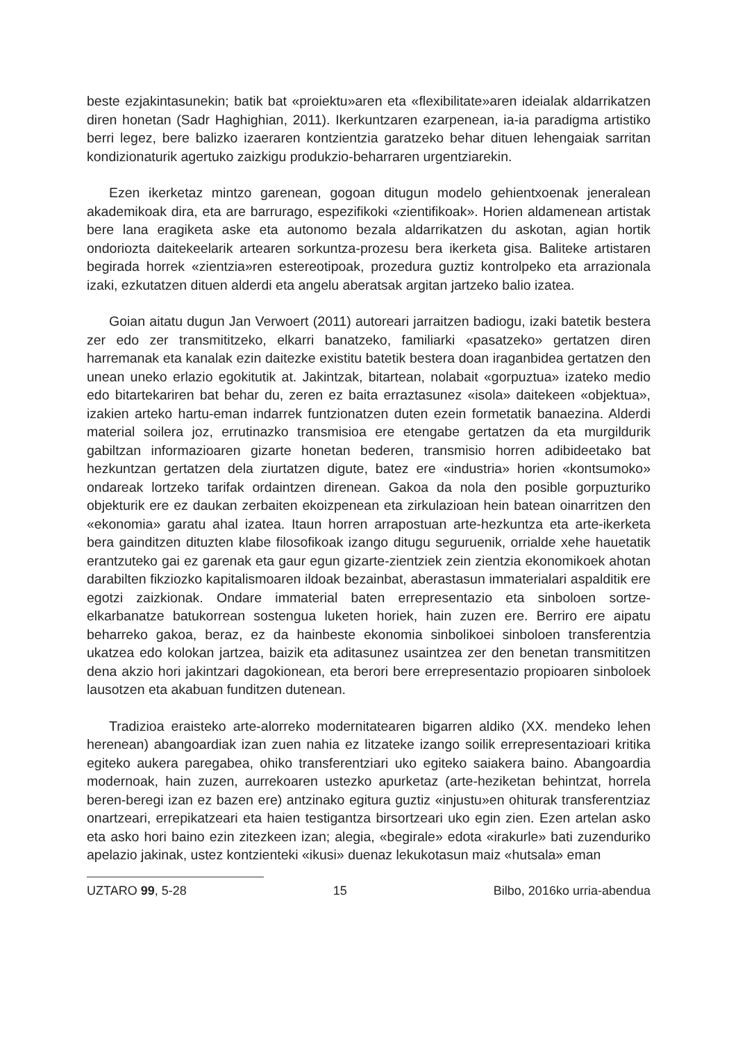beste ezjakintasunekin; batik bat «proiektu»aren eta «flexibilitate»aren ideialak aldarrikatzen diren honetan (Sadr Haghighian, 2011). Ikerkuntzaren ezarpenean, ia-ia paradigma artistiko berri legez, bere balizko izaeraren kontzientzia garatzeko behar dituen lehengaiak sarritan kondizionaturik agertuko zaizkigu produkzio-beharraren urgentziarekin.
Ezen ikerketaz mintzo garenean, gogoan ditugun modelo gehientxoenak jeneralean akademikoak dira, eta are barrurago, espezifikoki «zientifikoak». Horien aldamenean artistak bere lana eragiketa aske eta autonomo bezala aldarrikatzen du askotan, agian hortik ondoriozta daitekeelarik artearen sorkuntza-prozesu bera ikerketa gisa. Baliteke artistaren begirada horrek «zientzia»ren estereotipoak, prozedura guztiz kontrolpeko eta arrazionala izaki, ezkutatzen dituen alderdi eta angelu aberatsak argitan jartzeko balio izatea.
Goian aitatu dugun Jan Verwoert (2011) autoreari jarraitzen badiogu, izaki batetik bestera zer edo zer transmititzeko, elkarri banatzeko, familiarki «pasatzeko» gertatzen diren harremanak eta kanalak ezin daitezke existitu batetik bestera doan iraganbidea gertatzen den unean uneko erlazio egokitutik at. Jakintzak, bitartean, nolabait «gorpuztua» izateko medio edo bitartekariren bat behar du, zeren ez baita erraztasunez «isola» daitekeen «objektua», izakien arteko hartu-eman indarrek funtzionatzen duten ezein formetatik banaezina. Alderdi material soilera joz, errutinazko transmisioa ere etengabe gertatzen da eta murgildurik gabiltzan informazioaren gizarte honetan bederen, transmisio horren adibideetako bat hezkuntzan gertatzen dela ziurtatzen digute, batez ere «industria» horien «kontsumoko» ondareak lortzeko tarifak ordaintzen direnean. Gakoa da nola den posible gorpuzturiko objekturik ere ez daukan zerbaiten ekoizpenean eta zirkulazioan hein batean oinarritzen den «ekonomia» garatu ahal izatea. Itaun horren arrapostuan arte-hezkuntza eta arte-ikerketa bera gainditzen dituzten klabe filosofikoak izango ditugu seguruenik, orrialde xehe hauetatik erantzuteko gai ez garenak eta gaur egun gizarte-zientziek zein zientzia ekonomikoek ahotan darabilten fikziozko kapitalismoaren ildoak bezainbat, aberastasun immaterialari aspalditik ere egotzi zaizkionak. Ondare immaterial baten errepresentazio eta sinboloen sortze-elkarbanatze batukorrean sostengua luketen horiek, hain zuzen ere. Berriro ere aipatu beharreko gakoa, beraz, ez da hainbeste ekonomia sinbolikoei sinboloen transferentzia ukatzea edo kolokan jartzea, baizik eta aditasunez usaintzea zer den benetan transmititzen dena akzio hori jakintzari dagokionean, eta berori bere errepresentazio propioaren sinboloek lausotzen eta akabuan funditzen dutenean.
Tradizioa eraisteko arte-alorreko modernitatearen bigarren aldiko (XX. mendeko lehen herenean) abangoardiak izan zuen nahia ez litzateke izango soilik errepresentazioari kritika egiteko aukera paregabea, ohiko transferentziari uko egiteko saiakera baino. Abangoardia modernoak, hain zuzen, aurrekoaren ustezko apurketaz (arte-heziketan behintzat, horrela beren-beregi izan ez bazen ere) antzinako egitura guztiz «injustu»en ohiturak transferentziaz onartzeari, errepikatzeari eta haien testigantza birsortzeari uko egin zien. Ezen artelan asko eta asko hori baino ezin zitezkeen izan; alegia, «begirale» edota «irakurle» bati zuzenduriko apelazio jakinak, ustez kontzienteki «ikusi» duenaz lekukotasun maiz «hutsala» eman
UZTARO 99, 5-28 15 Bilbo, 2016ko urria-abendua